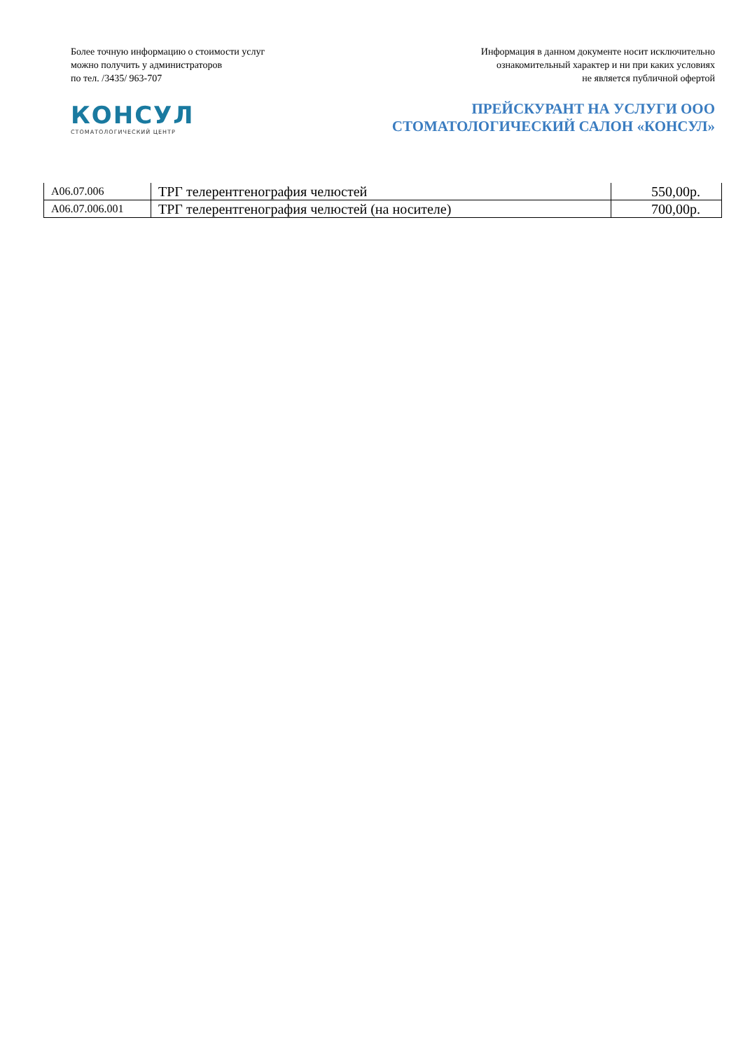Более точную информацию о стоимости услуг
можно получить у администраторов
по тел. /3435/ 963-707
Информация в данном документе носит исключительно
ознакомительный характер и ни при каких условиях
не является публичной офертой
КОНСУЛ
СТОМАТОЛОГИЧЕСКИЙ ЦЕНТР
ПРЕЙСКУРАНТ НА УСЛУГИ ООО
СТОМАТОЛОГИЧЕСКИЙ САЛОН «КОНСУЛ»
| A06.07.006 | ТРГ телерентгенография челюстей | 550,00р. |
| A06.07.006.001 | ТРГ телерентгенография челюстей (на носителе) | 700,00р. |